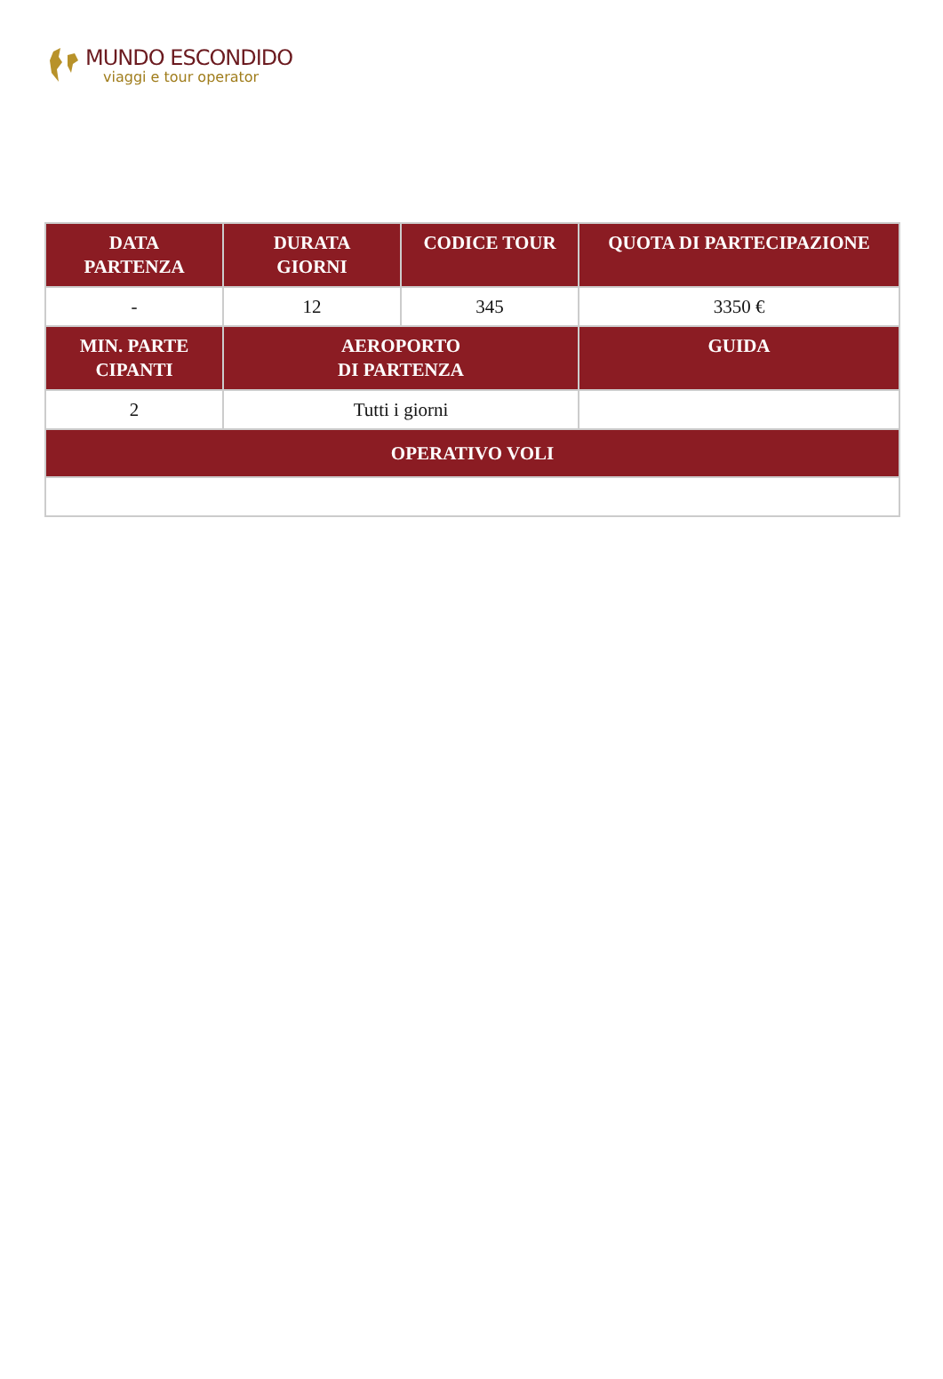MUNDO ESCONDIDO
viaggi e tour operator
| DATA PARTENZA | DURATA GIORNI | CODICE TOUR | QUOTA DI PARTECIPAZIONE |
| --- | --- | --- | --- |
| - | 12 | 345 | 3350 € |
| MIN. PARTE CIPANTI | AEROPORTO DI PARTENZA | | GUIDA |
| 2 | Tutti i giorni | | |
| OPERATIVO VOLI | | | |